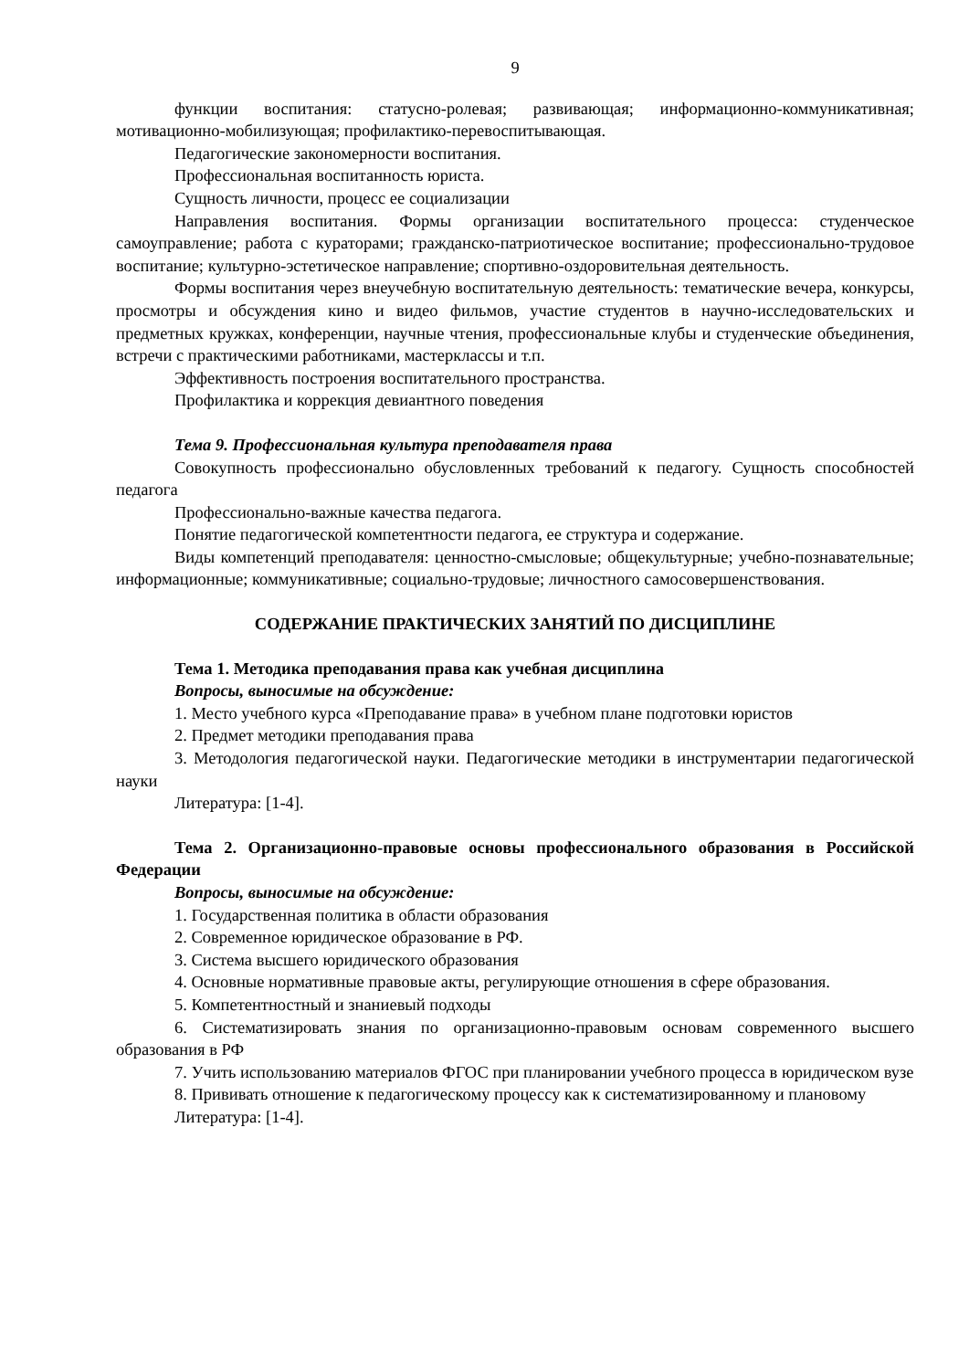9
функции воспитания: статусно-ролевая; развивающая; информационно-коммуникативная; мотивационно-мобилизующая; профилактико-перевоспитывающая.
Педагогические закономерности воспитания.
Профессиональная воспитанность юриста.
Сущность личности, процесс ее социализации
Направления воспитания. Формы организации воспитательного процесса: студенческое самоуправление; работа с кураторами; гражданско-патриотическое воспитание; профессионально-трудовое воспитание; культурно-эстетическое направление; спортивно-оздоровительная деятельность.
Формы воспитания через внеучебную воспитательную деятельность: тематические вечера, конкурсы, просмотры и обсуждения кино и видео фильмов, участие студентов в научно-исследовательских и предметных кружках, конференции, научные чтения, профессиональные клубы и студенческие объединения, встречи с практическими работниками, мастерклассы и т.п.
Эффективность построения воспитательного пространства.
Профилактика и коррекция девиантного поведения
Тема 9. Профессиональная культура преподавателя права
Совокупность профессионально обусловленных требований к педагогу. Сущность способностей педагога
Профессионально-важные качества педагога.
Понятие педагогической компетентности педагога, ее структура и содержание.
Виды компетенций преподавателя: ценностно-смысловые; общекультурные; учебно-познавательные; информационные; коммуникативные; социально-трудовые; личностного самосовершенствования.
СОДЕРЖАНИЕ ПРАКТИЧЕСКИХ ЗАНЯТИЙ ПО ДИСЦИПЛИНЕ
Тема 1. Методика преподавания права как учебная дисциплина
Вопросы, выносимые на обсуждение:
1. Место учебного курса «Преподавание права» в учебном плане подготовки юристов
2. Предмет методики преподавания права
3. Методология педагогической науки. Педагогические методики в инструментарии педагогической науки
Литература: [1-4].
Тема 2. Организационно-правовые основы профессионального образования в Российской Федерации
Вопросы, выносимые на обсуждение:
1. Государственная политика в области образования
2. Современное юридическое образование в РФ.
3. Система высшего юридического образования
4. Основные нормативные правовые акты, регулирующие отношения в сфере образования.
5. Компетентностный и знаниевый подходы
6. Систематизировать знания по организационно-правовым основам современного высшего образования в РФ
7. Учить использованию материалов ФГОС при планировании учебного процесса в юридическом вузе
8. Прививать отношение к педагогическому процессу как к систематизированному и плановому
Литература: [1-4].